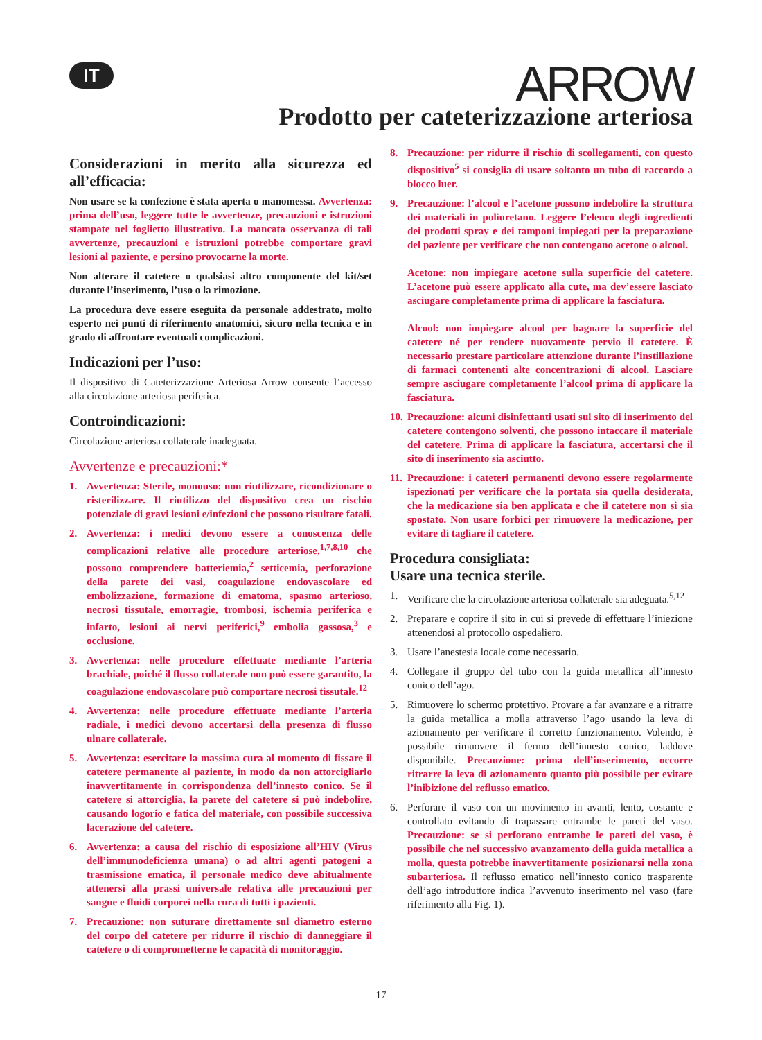IT ARROW
Prodotto per cateterizzazione arteriosa
Considerazioni in merito alla sicurezza ed all’efficacia:
Non usare se la confezione è stata aperta o manomessa. Avvertenza: prima dell’uso, leggere tutte le avvertenze, precauzioni e istruzioni stampate nel foglietto illustrativo. La mancata osservanza di tali avvertenze, precauzioni e istruzioni potrebbe comportare gravi lesioni al paziente, e persino provocarne la morte.
Non alterare il catetere o qualsiasi altro componente del kit/set durante l’inserimento, l’uso o la rimozione.
La procedura deve essere eseguita da personale addestrato, molto esperto nei punti di riferimento anatomici, sicuro nella tecnica e in grado di affrontare eventuali complicazioni.
Indicazioni per l’uso:
Il dispositivo di Cateterizzazione Arteriosa Arrow consente l’accesso alla circolazione arteriosa periferica.
Controindicazioni:
Circolazione arteriosa collaterale inadeguata.
Avvertenze e precauzioni:*
1. Avvertenza: Sterile, monouso: non riutilizzare, ricondizionare o risterilizzare. Il riutilizzo del dispositivo crea un rischio potenziale di gravi lesioni e/infezioni che possono risultare fatali.
2. Avvertenza: i medici devono essere a conoscenza delle complicazioni relative alle procedure arteriose,<sup>1,7,8,10</sup> che possono comprendere batteriemia,<sup>2</sup> setticemia, perforazione della parete dei vasi, coagulazione endovascolare ed embolizzazione, formazione di ematoma, spasmo arterioso, necrosi tissutale, emorragie, trombosi, ischemia periferica e infarto, lesioni ai nervi periferici,<sup>9</sup> embolia gassosa,<sup>3</sup> e occlusione.
3. Avvertenza: nelle procedure effettuate mediante l’arteria brachiale, poiché il flusso collaterale non può essere garantito, la coagulazione endovascolare può comportare necrosi tissutale.<sup>12</sup>
4. Avvertenza: nelle procedure effettuate mediante l’arteria radiale, i medici devono accertarsi della presenza di flusso ulnare collaterale.
5. Avvertenza: esercitare la massima cura al momento di fissare il catetere permanente al paziente, in modo da non attorcigliarlo inavvertitamente in corrispondenza dell’innesto conico. Se il catetere si attorciglia, la parete del catetere si può indebolire, causando logorio e fatica del materiale, con possibile successiva lacerazione del catetere.
6. Avvertenza: a causa del rischio di esposizione all’HIV (Virus dell’immunodeficienza umana) o ad altri agenti patogeni a trasmissione ematica, il personale medico deve abitualmente attenersi alla prassi universale relativa alle precauzioni per sangue e fluidi corporei nella cura di tutti i pazienti.
7. Precauzione: non suturare direttamente sul diametro esterno del corpo del catetere per ridurre il rischio di danneggiare il catetere o di comprometterne le capacità di monitoraggio.
8. Precauzione: per ridurre il rischio di scollegamenti, con questo dispositivo<sup>5</sup> si consiglia di usare soltanto un tubo di raccordo a blocco luer.
9. Precauzione: l’alcool e l’acetone possono indebolire la struttura dei materiali in poliuretano. Leggere l’elenco degli ingredienti dei prodotti spray e dei tamponi impiegati per la preparazione del paziente per verificare che non contengano acetone o alcool.
Acetone: non impiegare acetone sulla superficie del catetere. L’acetone può essere applicato alla cute, ma dev’essere lasciato asciugare completamente prima di applicare la fasciatura.
Alcool: non impiegare alcool per bagnare la superficie del catetere né per rendere nuovamente pervio il catetere. È necessario prestare particolare attenzione durante l’instillazione di farmaci contenenti alte concentrazioni di alcool. Lasciare sempre asciugare completamente l’alcool prima di applicare la fasciatura.
10. Precauzione: alcuni disinfettanti usati sul sito di inserimento del catetere contengono solventi, che possono intaccare il materiale del catetere. Prima di applicare la fasciatura, accertarsi che il sito di inserimento sia asciutto.
11. Precauzione: i cateteri permanenti devono essere regolarmente ispezionati per verificare che la portata sia quella desiderata, che la medicazione sia ben applicata e che il catetere non si sia spostato. Non usare forbici per rimuovere la medicazione, per evitare di tagliare il catetere.
Procedura consigliata:
Usare una tecnica sterile.
1. Verificare che la circolazione arteriosa collaterale sia adeguata.<sup>5,12</sup>
2. Preparare e coprire il sito in cui si prevede di effettuare l’iniezione attenendosi al protocollo ospedaliero.
3. Usare l’anestesia locale come necessario.
4. Collegare il gruppo del tubo con la guida metallica all’innesto conico dell’ago.
5. Rimuovere lo schermo protettivo. Provare a far avanzare e a ritrarre la guida metallica a molla attraverso l’ago usando la leva di azionamento per verificare il corretto funzionamento. Volendo, è possibile rimuovere il fermo dell’innesto conico, laddove disponibile. Precauzione: prima dell’inserimento, occorre ritrarre la leva di azionamento quanto più possibile per evitare l’inibizione del reflusso ematico.
6. Perforare il vaso con un movimento in avanti, lento, costante e controllato evitando di trapassare entrambe le pareti del vaso. Precauzione: se si perforano entrambe le pareti del vaso, è possibile che nel successivo avanzamento della guida metallica a molla, questa potrebbe inavvertitamente posizionarsi nella zona subarteriosa. Il reflusso ematico nell’innesto conico trasparente dell’ago introduttore indica l’avvenuto inserimento nel vaso (fare riferimento alla Fig. 1).
17